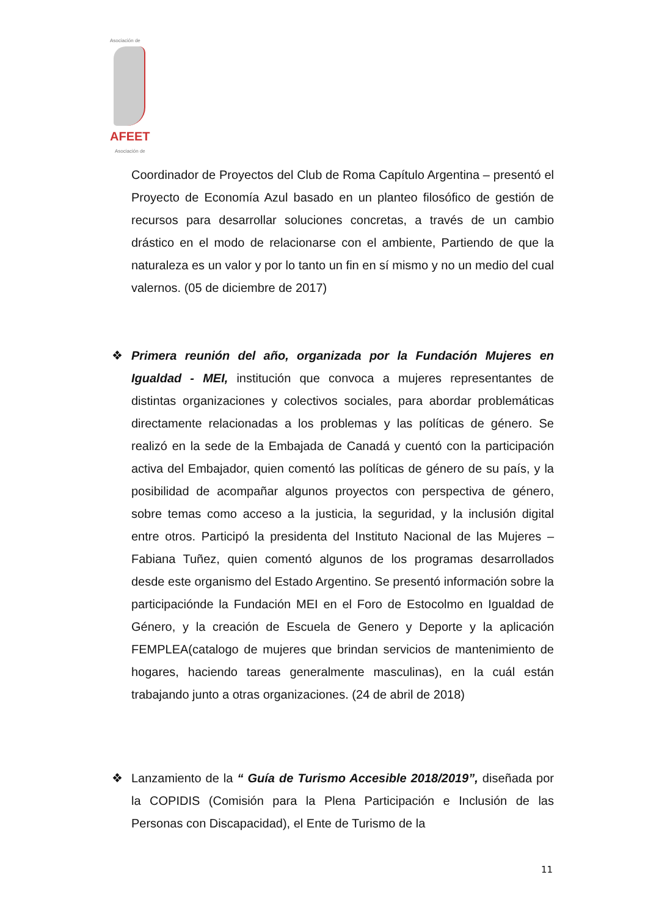Asociación de
AFEET
Asociación de
Coordinador de Proyectos del Club de Roma Capítulo Argentina – presentó el Proyecto de Economía Azul basado en un planteo filosófico de gestión de recursos para desarrollar soluciones concretas, a través de un cambio drástico en el modo de relacionarse con el ambiente, Partiendo de que la naturaleza es un valor y por lo tanto un fin en sí mismo y no un medio del cual valernos. (05 de diciembre de 2017)
❖ Primera reunión del año, organizada por la Fundación Mujeres en Igualdad - MEI, institución que convoca a mujeres representantes de distintas organizaciones y colectivos sociales, para abordar problemáticas directamente relacionadas a los problemas y las políticas de género. Se realizó en la sede de la Embajada de Canadá y cuentó con la participación activa del Embajador, quien comentó las políticas de género de su país, y la posibilidad de acompañar algunos proyectos con perspectiva de género, sobre temas como acceso a la justicia, la seguridad, y la inclusión digital entre otros. Participó la presidenta del Instituto Nacional de las Mujeres – Fabiana Tuñez, quien comentó algunos de los programas desarrollados desde este organismo del Estado Argentino. Se presentó información sobre la participaciónde la Fundación MEI en el Foro de Estocolmo en Igualdad de Género, y la creación de Escuela de Genero y Deporte y la aplicación FEMPLEA(catalogo de mujeres que brindan servicios de mantenimiento de hogares, haciendo tareas generalmente masculinas), en la cuál están trabajando junto a otras organizaciones. (24 de abril de 2018)
❖ Lanzamiento de la “ Guía de Turismo Accesible 2018/2019”, diseñada por la COPIDIS (Comisión para la Plena Participación e Inclusión de las Personas con Discapacidad), el Ente de Turismo de la
11